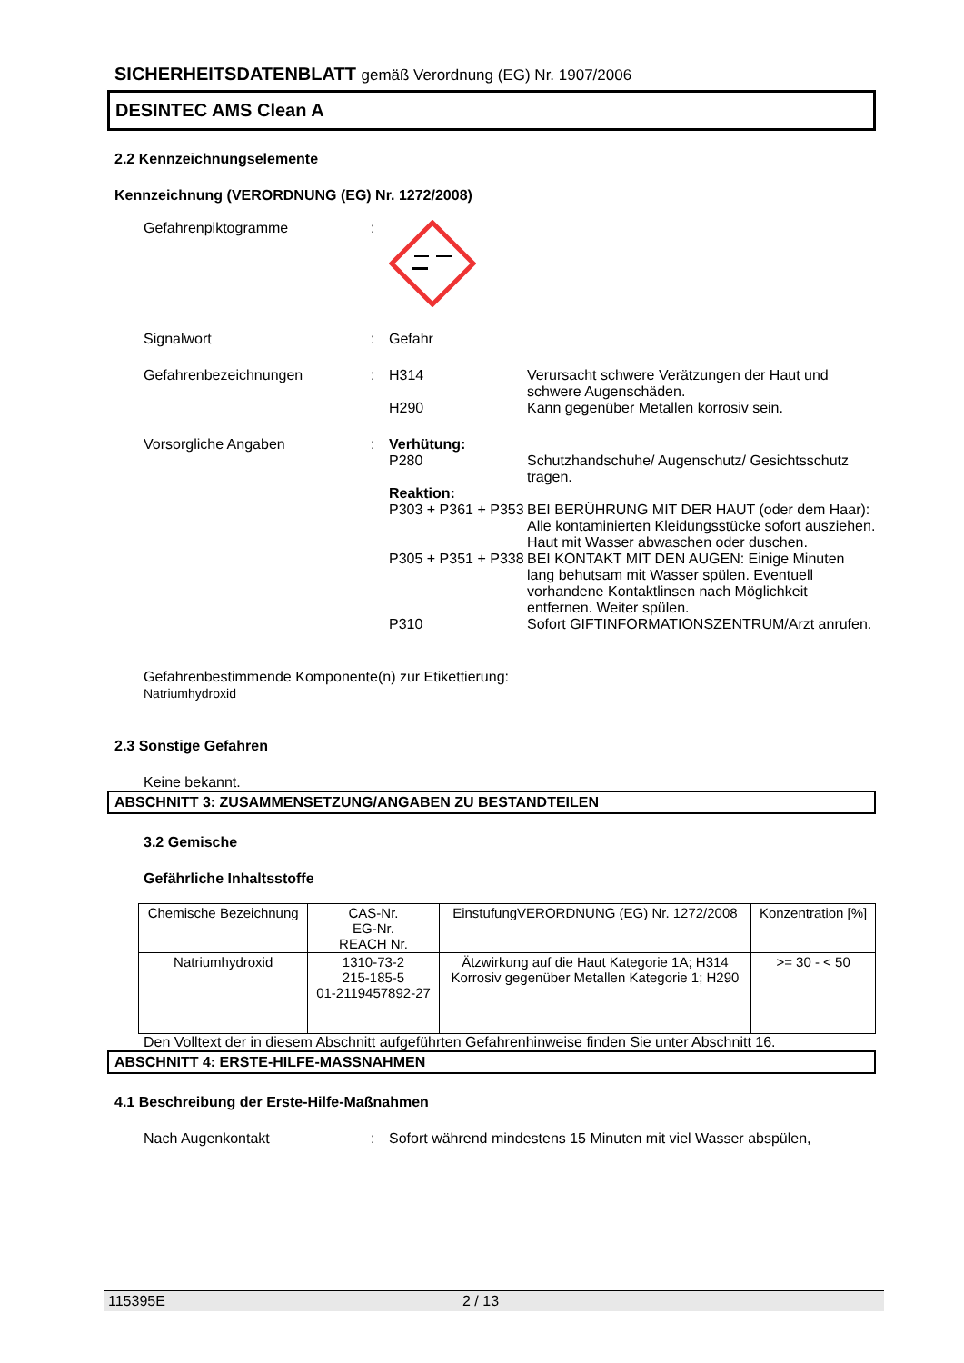SICHERHEITSDATENBLATT gemäß Verordnung (EG) Nr. 1907/2006
DESINTEC AMS Clean A
2.2 Kennzeichnungselemente
Kennzeichnung (VERORDNUNG (EG) Nr. 1272/2008)
Gefahrenpiktogramme :
Signalwort : Gefahr
Gefahrenbezeichnungen : H314
H290
Verursacht schwere Verätzungen der Haut und schwere Augenschäden.
Kann gegenüber Metallen korrosiv sein.
Vorsorgliche Angaben : Verhütung:
P280 Schutzhandschuhe/ Augenschutz/ Gesichtsschutz tragen.
Reaktion:
P303 + P361 + P353
BEI BERÜHRUNG MIT DER HAUT (oder dem Haar): Alle kontaminierten Kleidungsstücke sofort ausziehen. Haut mit Wasser abwaschen oder duschen.
P305 + P351 + P338
BEI KONTAKT MIT DEN AUGEN: Einige Minuten lang behutsam mit Wasser spülen. Eventuell vorhandene Kontaktlinsen nach Möglichkeit entfernen. Weiter spülen.
P310 Sofort GIFTINFORMATIONSZENTRUM/Arzt anrufen.
Gefahrenbestimmende Komponente(n) zur Etikettierung:
Natriumhydroxid
2.3 Sonstige Gefahren
Keine bekannt.
ABSCHNITT 3: ZUSAMMENSETZUNG/ANGABEN ZU BESTANDTEILEN
3.2 Gemische
Gefährliche Inhaltsstoffe
| Chemische Bezeichnung | CAS-Nr. EG-Nr. REACH Nr. | EinstufungVERORDNUNG (EG) Nr. 1272/2008 | Konzentration [%] |
| Natriumhydroxid | 1310-73-2 215-185-5 01-2119457892-27 | Ätzwirkung auf die Haut Kategorie 1A; H314 Korrosiv gegenüber Metallen Kategorie 1; H290 | >= 30 - < 50 |
Den Volltext der in diesem Abschnitt aufgeführten Gefahrenhinweise finden Sie unter Abschnitt 16.
ABSCHNITT 4: ERSTE-HILFE-MASSNAHMEN
4.1 Beschreibung der Erste-Hilfe-Maßnahmen
Nach Augenkontakt : Sofort während mindestens 15 Minuten mit viel Wasser abspülen,
115395E 2 / 13